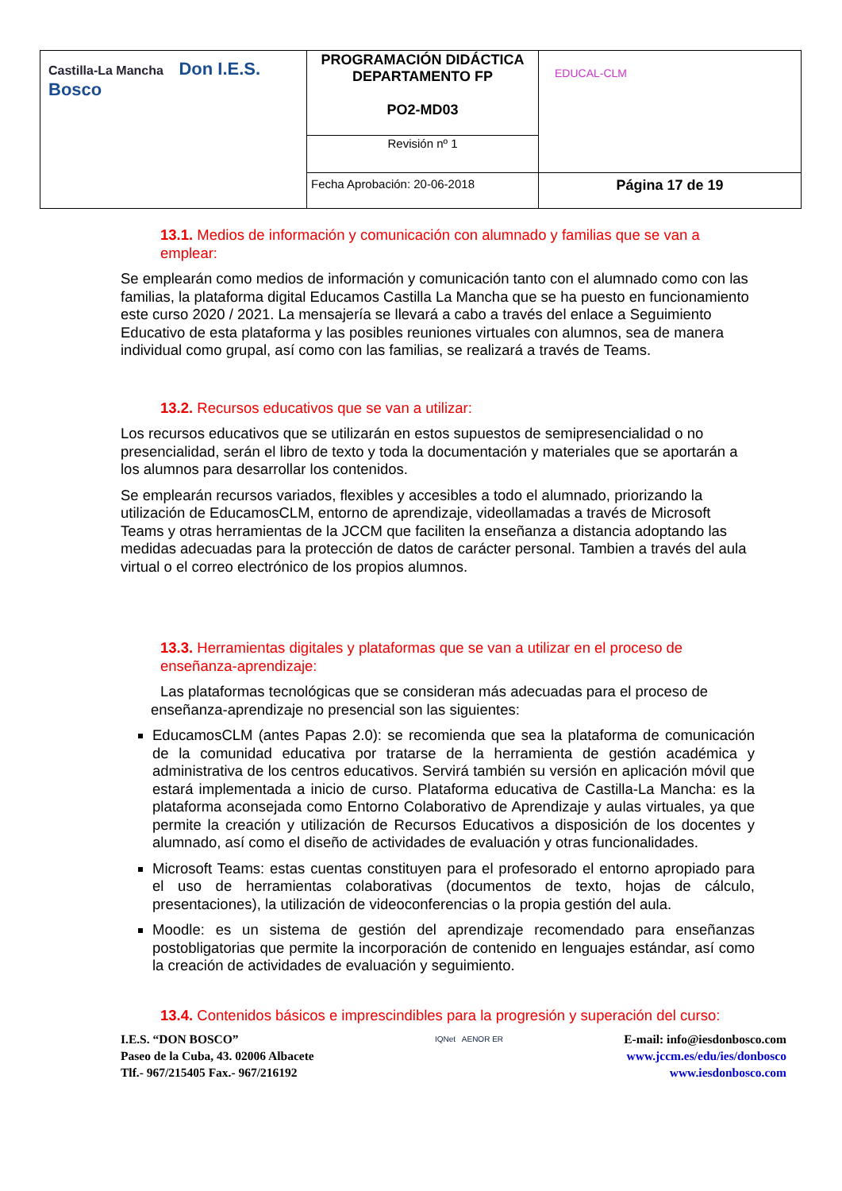| Castilla-La Mancha Don I.E.S. Bosco | PROGRAMACIÓN DIDÁCTICA DEPARTAMENTO FP PO2-MD03 | EDUCAL-CLM |
| | Revisión nº 1 | |
| | Fecha Aprobación: 20-06-2018 | Página 17 de 19 |
13.1. Medios de información y comunicación con alumnado y familias que se van a emplear:
Se emplearán como medios de información y comunicación tanto con el alumnado como con las familias, la plataforma digital Educamos Castilla La Mancha que se ha puesto en funcionamiento este curso 2020 / 2021. La mensajería se llevará a cabo a través del enlace a Seguimiento Educativo de esta plataforma y las posibles reuniones virtuales con alumnos, sea de manera individual como grupal, así como con las familias, se realizará a través de Teams.
13.2. Recursos educativos que se van a utilizar:
Los recursos educativos que se utilizarán en estos supuestos de semipresencialidad o no presencialidad, serán el libro de texto y toda la documentación y materiales que se aportarán a los alumnos para desarrollar los contenidos.
Se emplearán recursos variados, flexibles y accesibles a todo el alumnado, priorizando la utilización de EducamosCLM, entorno de aprendizaje, videollamadas a través de Microsoft Teams y otras herramientas de la JCCM que faciliten la enseñanza a distancia adoptando las medidas adecuadas para la protección de datos de carácter personal. Tambien a través del aula virtual o el correo electrónico de los propios alumnos.
13.3. Herramientas digitales y plataformas que se van a utilizar en el proceso de enseñanza-aprendizaje:
Las plataformas tecnológicas que se consideran más adecuadas para el proceso de enseñanza-aprendizaje no presencial son las siguientes:
EducamosCLM (antes Papas 2.0): se recomienda que sea la plataforma de comunicación de la comunidad educativa por tratarse de la herramienta de gestión académica y administrativa de los centros educativos. Servirá también su versión en aplicación móvil que estará implementada a inicio de curso. Plataforma educativa de Castilla-La Mancha: es la plataforma aconsejada como Entorno Colaborativo de Aprendizaje y aulas virtuales, ya que permite la creación y utilización de Recursos Educativos a disposición de los docentes y alumnado, así como el diseño de actividades de evaluación y otras funcionalidades.
Microsoft Teams: estas cuentas constituyen para el profesorado el entorno apropiado para el uso de herramientas colaborativas (documentos de texto, hojas de cálculo, presentaciones), la utilización de videoconferencias o la propia gestión del aula.
Moodle: es un sistema de gestión del aprendizaje recomendado para enseñanzas postobligatorias que permite la incorporación de contenido en lenguajes estándar, así como la creación de actividades de evaluación y seguimiento.
13.4. Contenidos básicos e imprescindibles para la progresión y superación del curso:
I.E.S. “DON BOSCO”
Paseo de la Cuba, 43. 02006 Albacete
Tlf.- 967/215405 Fax.- 967/216192
IQNet AENOR ER
E-mail: info@iesdonbosco.com
www.jccm.es/edu/ies/donbosco
www.iesdonbosco.com